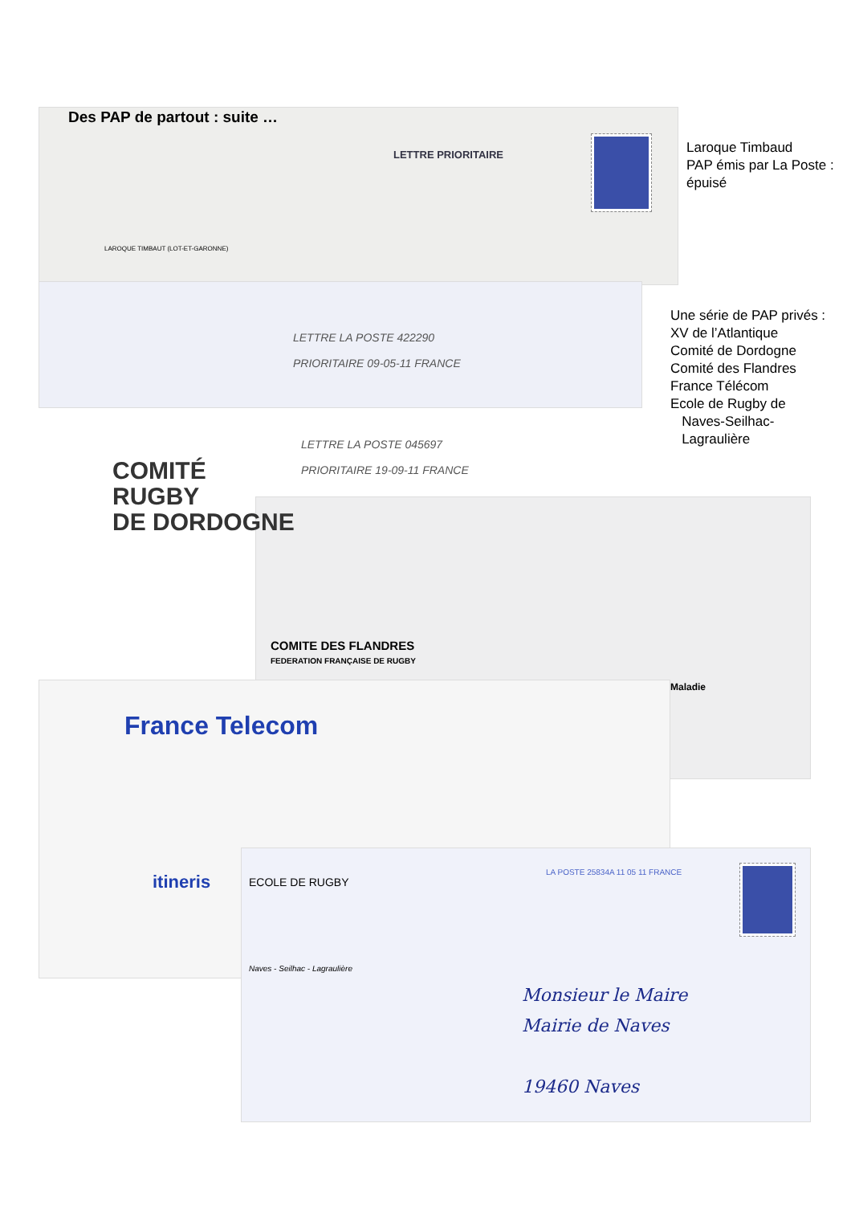Des PAP de partout : suite …
Laroque Timbaud
PAP émis par La Poste : épuisé
Une série de PAP privés :
XV de l’Atlantique
Comité de Dordogne
Comité des Flandres
France Télécom
Ecole de Rugby de
Naves-Seilhac-
Lagraulière
LAROQUE TIMBAUT (LOT-ET-GARONNE)
LETTRE PRIORITAIRE
LETTRE LA POSTE 422290
PRIORITAIRE 09-05-11 FRANCE
COMITÉ
RUGBY
DE DORDOGNE
LETTRE LA POSTE 045697
PRIORITAIRE 19-09-11 FRANCE
COMITE DES FLANDRES
FEDERATION FRANÇAISE DE RUGBY
Maladie
France Telecom
itineris ECOLE DE RUGBY
Naves - Seilhac - Lagraulière
LA POSTE 25834A 11 05 11 FRANCE
Monsieur le Maire
Mairie de Naves
19460 Naves